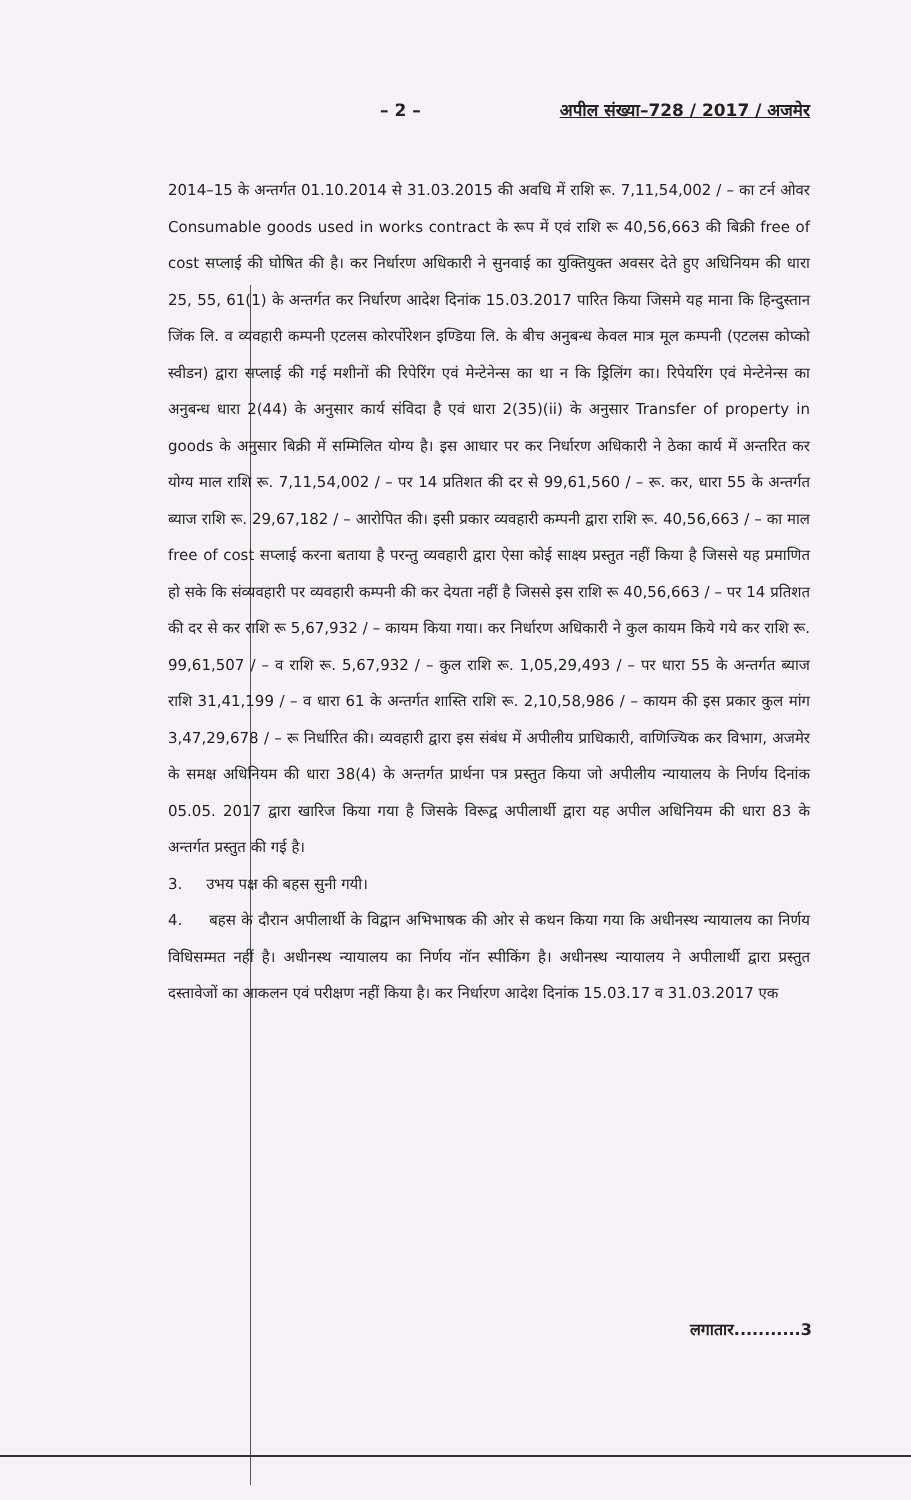– 2 – अपील संख्या–728 / 2017 / अजमेर
2014–15 के अन्तर्गत 01.10.2014 से 31.03.2015 की अवधि में राशि रू. 7,11,54,002 / – का टर्न ओवर Consumable goods used in works contract के रूप में एवं राशि रू 40,56,663 की बिक्री free of cost सप्लाई की घोषित की है। कर निर्धारण अधिकारी ने सुनवाई का युक्तियुक्त अवसर देते हुए अधिनियम की धारा 25, 55, 61(1) के अन्तर्गत कर निर्धारण आदेश दिनांक 15.03.2017 पारित किया जिसमे यह माना कि हिन्दुस्तान जिंक लि. व व्यवहारी कम्पनी एटलस कोरर्पोरेशन इण्डिया लि. के बीच अनुबन्ध केवल मात्र मूल कम्पनी (एटलस कोप्को स्वीडन) द्वारा सप्लाई की गई मशीनों की रिपेरिंग एवं मेन्टेनेन्स का था न कि ड्रिलिंग का। रिपेयरिंग एवं मेन्टेनेन्स का अनुबन्ध धारा 2(44) के अनुसार कार्य संविदा है एवं धारा 2(35)(ii) के अनुसार Transfer of property in goods के अनुसार बिक्री में सम्मिलित योग्य है। इस आधार पर कर निर्धारण अधिकारी ने ठेका कार्य में अन्तरित कर योग्य माल राशि रू. 7,11,54,002 / – पर 14 प्रतिशत की दर से 99,61,560 / – रू. कर, धारा 55 के अन्तर्गत ब्याज राशि रू. 29,67,182 / – आरोपित की। इसी प्रकार व्यवहारी कम्पनी द्वारा राशि रू. 40,56,663 / – का माल free of cost सप्लाई करना बताया है परन्तु व्यवहारी द्वारा ऐसा कोई साक्ष्य प्रस्तुत नहीं किया है जिससे यह प्रमाणित हो सके कि संव्यवहारी पर व्यवहारी कम्पनी की कर देयता नहीं है जिससे इस राशि रू 40,56,663 / – पर 14 प्रतिशत की दर से कर राशि रू 5,67,932 / – कायम किया गया। कर निर्धारण अधिकारी ने कुल कायम किये गये कर राशि रू. 99,61,507 / – व राशि रू. 5,67,932 / – कुल राशि रू. 1,05,29,493 / – पर धारा 55 के अन्तर्गत ब्याज राशि 31,41,199 / – व धारा 61 के अन्तर्गत शास्ति राशि रू. 2,10,58,986 / – कायम की इस प्रकार कुल मांग 3,47,29,678 / – रू निर्धारित की। व्यवहारी द्वारा इस संबंध में अपीलीय प्राधिकारी, वाणिज्यिक कर विभाग, अजमेर के समक्ष अधिनियम की धारा 38(4) के अन्तर्गत प्रार्थना पत्र प्रस्तुत किया जो अपीलीय न्यायालय के निर्णय दिनांक 05.05. 2017 द्वारा खारिज किया गया है जिसके विरूद्व अपीलार्थी द्वारा यह अपील अधिनियम की धारा 83 के अन्तर्गत प्रस्तुत की गई है।
3. उभय पक्ष की बहस सुनी गयी।
4. बहस के दौरान अपीलार्थी के विद्वान अभिभाषक की ओर से कथन किया गया कि अधीनस्थ न्यायालय का निर्णय विधिसम्मत नहीं है। अधीनस्थ न्यायालय का निर्णय नॉन स्पीकिंग है। अधीनस्थ न्यायालय ने अपीलार्थी द्वारा प्रस्तुत दस्तावेजों का आकलन एवं परीक्षण नहीं किया है। कर निर्धारण आदेश दिनांक 15.03.17 व 31.03.2017 एक
लगातार...........3